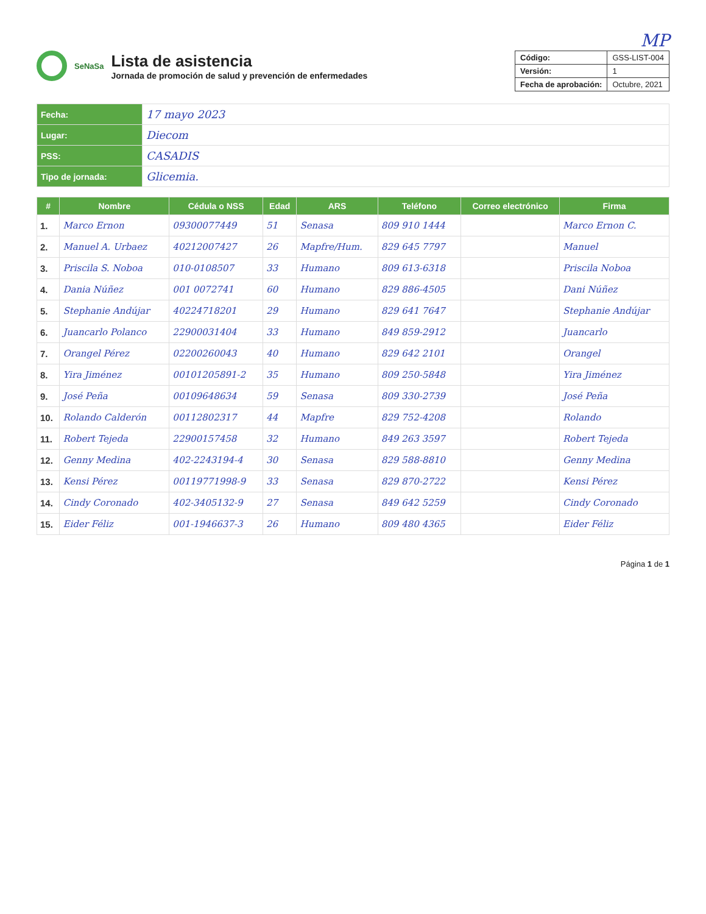MP
SeNaSa
Lista de asistencia
Jornada de promoción de salud y prevención de enfermedades
| Código: | GSS-LIST-004 |
| Versión: | 1 |
| Fecha de aprobación: | Octubre, 2021 |
| Fecha: | 17 mayo 2023 |
| Lugar: | Diecom |
| PSS: | CASADIS |
| Tipo de jornada: | Glicemia. |
| # | Nombre | Cédula o NSS | Edad | ARS | Teléfono | Correo electrónico | Firma |
| --- | --- | --- | --- | --- | --- | --- | --- |
| 1. | Marco Ernon | 09300077449 | 51 | Senasa | 809 910 1444 | | Marco Ernon C. |
| 2. | Manuel A. Urbaez | 40212007427 | 26 | Mapfre/Hum. | 829 645 7797 | | Manuel |
| 3. | Priscila S. Noboa | 010-0108507 | 33 | Humano | 809 613-6318 | | Priscila Noboa |
| 4. | Dania Núñez | 001 0072741 | 60 | Humano | 829 886-4505 | | Dani Núñez |
| 5. | Stephanie Andújar | 40224718201 | 29 | Humano | 829 641 7647 | | Stephanie Andújar |
| 6. | Juancarlo Polanco | 22900031404 | 33 | Humano | 849 859-2912 | | Juancarlo |
| 7. | Orangel Pérez | 02200260043 | 40 | Humano | 829 642 2101 | | Orangel |
| 8. | Yira Jiménez | 00101205891-2 | 35 | Humano | 809 250-5848 | | Yira Jiménez |
| 9. | José Peña | 00109648634 | 59 | Senasa | 809 330-2739 | | José Peña |
| 10. | Rolando Calderón | 00112802317 | 44 | Mapfre | 829 752-4208 | | Rolando |
| 11. | Robert Tejeda | 22900157458 | 32 | Humano | 849 263 3597 | | Robert Tejeda |
| 12. | Genny Medina | 402-2243194-4 | 30 | Senasa | 829 588-8810 | | Genny Medina |
| 13. | Kensi Pérez | 00119771998-9 | 33 | Senasa | 829 870-2722 | | Kensi Pérez |
| 14. | Cindy Coronado | 402-3405132-9 | 27 | Senasa | 849 642 5259 | | Cindy Coronado |
| 15. | Eider Féliz | 001-1946637-3 | 26 | Humano | 809 480 4365 | | Eider Féliz |
Página 1 de 1